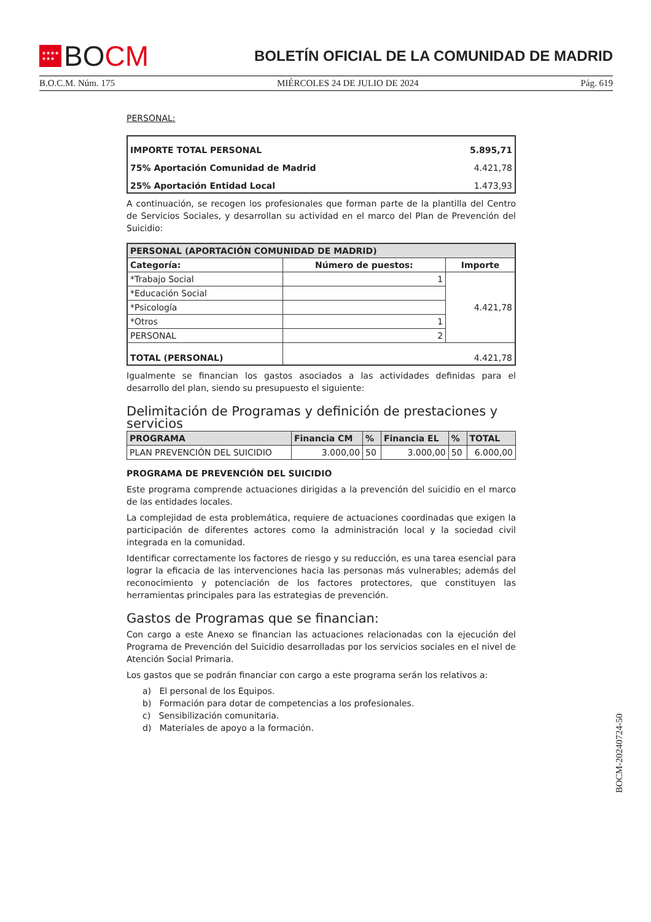★★★★
★★★ B O CM
BOLETÍN OFICIAL DE LA COMUNIDAD DE MADRID
B.O.C.M. Núm. 175 MIÉRCOLES 24 DE JULIO DE 2024 Pág. 619
PERSONAL:
| IMPORTE TOTAL PERSONAL | 5.895,71 |
| 75% Aportación Comunidad de Madrid | 4.421,78 |
| 25% Aportación Entidad Local | 1.473,93 |
A continuación, se recogen los profesionales que forman parte de la plantilla del Centro de Servicios Sociales, y desarrollan su actividad en el marco del Plan de Prevención del Suicidio:
| PERSONAL (APORTACIÓN COMUNIDAD DE MADRID) | | |
| --- | --- | --- |
| Categoría: | Número de puestos: | Importe |
| *Trabajo Social | 1 | 4.421,78 |
| *Educación Social | | |
| *Psicología | | |
| *Otros | 1 | |
| PERSONAL | 2 | |
| TOTAL (PERSONAL) | 4.421,78 | |
Igualmente se financian los gastos asociados a las actividades definidas para el desarrollo del plan, siendo su presupuesto el siguiente:
Delimitación de Programas y definición de prestaciones y servicios
| PROGRAMA | Financia CM | % | Financia EL | % | TOTAL |
| --- | --- | --- | --- | --- | --- |
| PLAN PREVENCIÓN DEL SUICIDIO | 3.000,00 | 50 | 3.000,00 | 50 | 6.000,00 |
PROGRAMA DE PREVENCIÓN DEL SUICIDIO
Este programa comprende actuaciones dirigidas a la prevención del suicidio en el marco de las entidades locales.
La complejidad de esta problemática, requiere de actuaciones coordinadas que exigen la participación de diferentes actores como la administración local y la sociedad civil integrada en la comunidad.
Identificar correctamente los factores de riesgo y su reducción, es una tarea esencial para lograr la eficacia de las intervenciones hacia las personas más vulnerables; además del reconocimiento y potenciación de los factores protectores, que constituyen las herramientas principales para las estrategias de prevención.
Gastos de Programas que se financian:
Con cargo a este Anexo se financian las actuaciones relacionadas con la ejecución del Programa de Prevención del Suicidio desarrolladas por los servicios sociales en el nivel de Atención Social Primaria.
Los gastos que se podrán financiar con cargo a este programa serán los relativos a:
a) El personal de los Equipos.
b) Formación para dotar de competencias a los profesionales.
c) Sensibilización comunitaria.
d) Materiales de apoyo a la formación.
BOCM-20240724-50